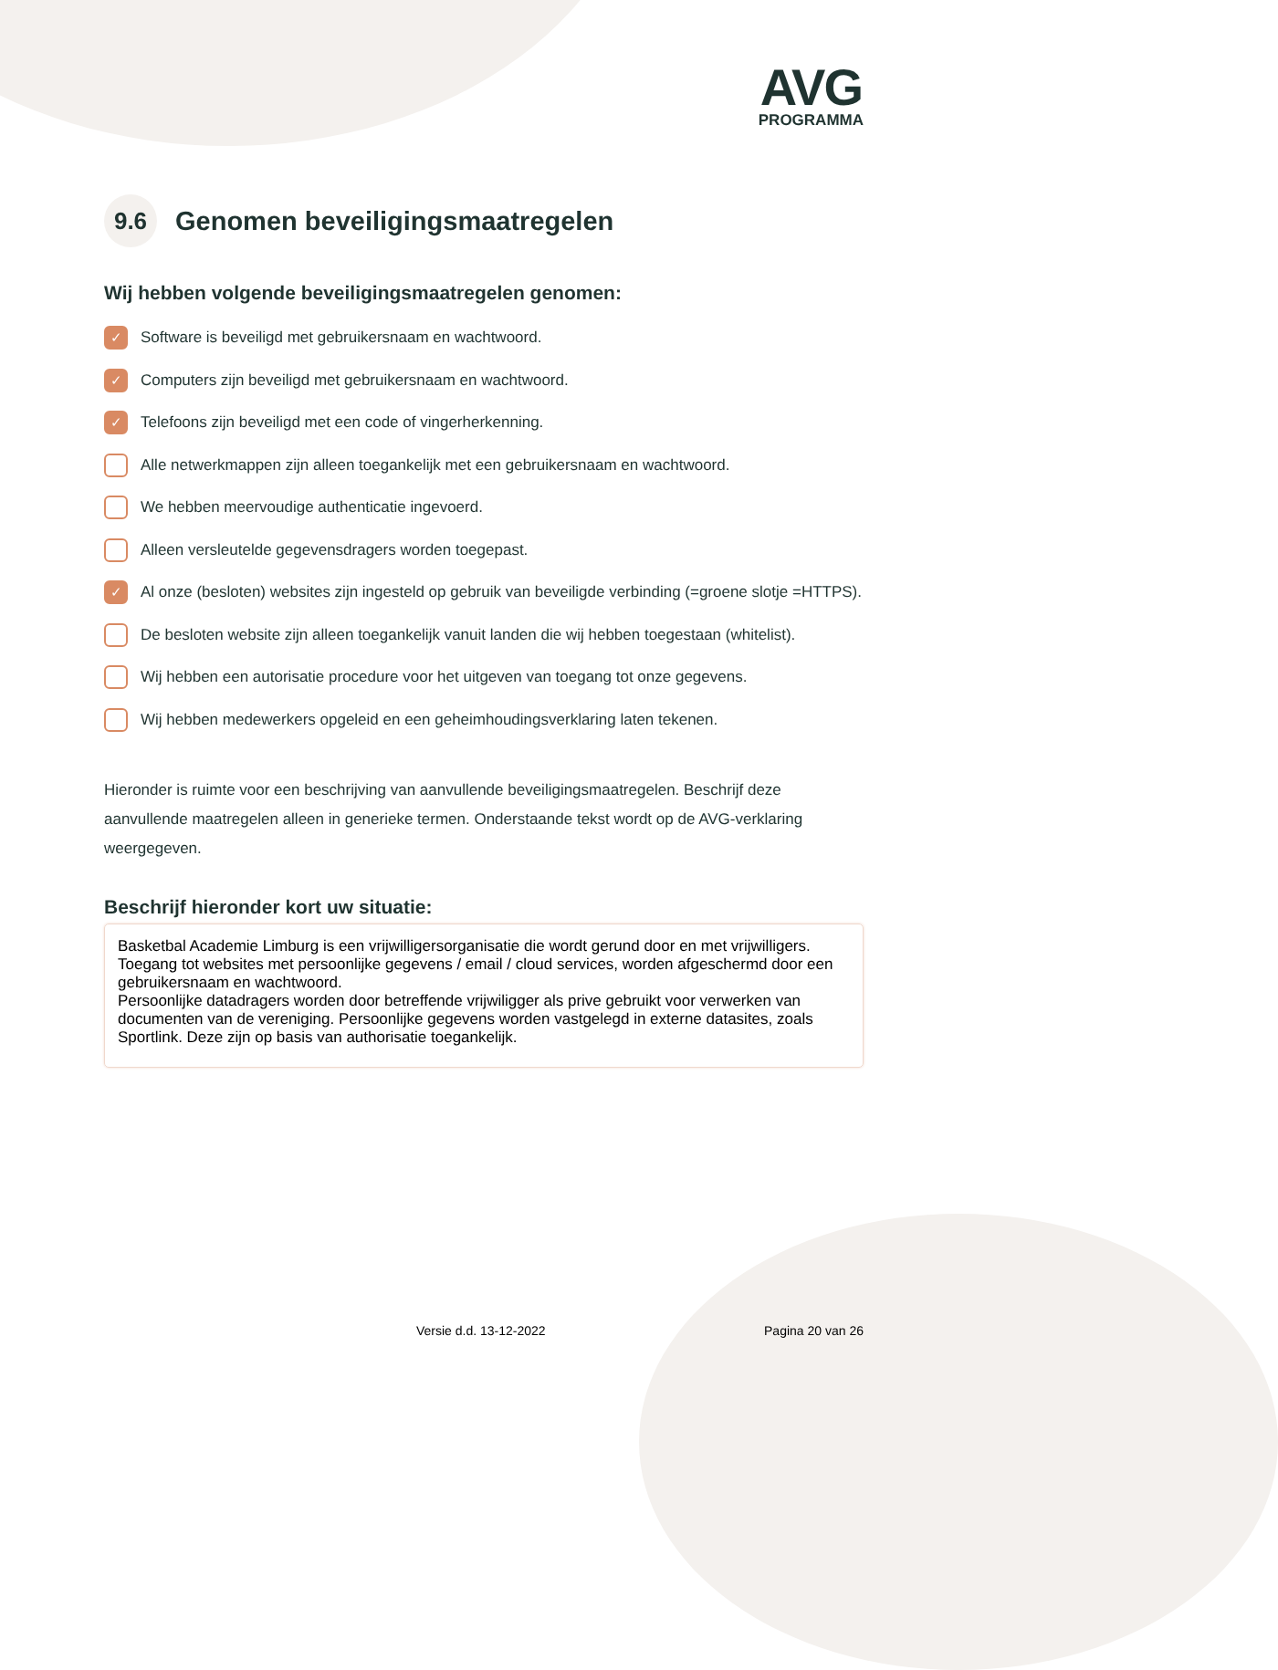AVG
PROGRAMMA
9.6 Genomen beveiligingsmaatregelen
Wij hebben volgende beveiligingsmaatregelen genomen:
✓ Software is beveiligd met gebruikersnaam en wachtwoord.
✓ Computers zijn beveiligd met gebruikersnaam en wachtwoord.
✓ Telefoons zijn beveiligd met een code of vingerherkenning.
Alle netwerkmappen zijn alleen toegankelijk met een gebruikersnaam en wachtwoord.
We hebben meervoudige authenticatie ingevoerd.
Alleen versleutelde gegevensdragers worden toegepast.
✓ Al onze (besloten) websites zijn ingesteld op gebruik van beveiligde verbinding (=groene slotje =HTTPS).
De besloten website zijn alleen toegankelijk vanuit landen die wij hebben toegestaan (whitelist).
Wij hebben een autorisatie procedure voor het uitgeven van toegang tot onze gegevens.
Wij hebben medewerkers opgeleid en een geheimhoudingsverklaring laten tekenen.
Hieronder is ruimte voor een beschrijving van aanvullende beveiligingsmaatregelen. Beschrijf deze aanvullende maatregelen alleen in generieke termen. Onderstaande tekst wordt op de AVG-verklaring weergegeven.
Beschrijf hieronder kort uw situatie:
Basketbal Academie Limburg is een vrijwilligersorganisatie die wordt gerund door en met vrijwilligers.
Toegang tot websites met persoonlijke gegevens / email / cloud services, worden afgeschermd door een gebruikersnaam en wachtwoord.
Persoonlijke datadragers worden door betreffende vrijwiligger als prive gebruikt voor verwerken van documenten van de vereniging. Persoonlijke gegevens worden vastgelegd in externe datasites, zoals Sportlink. Deze zijn op basis van authorisatie toegankelijk.
Versie d.d. 13-12-2022 Pagina 20 van 26